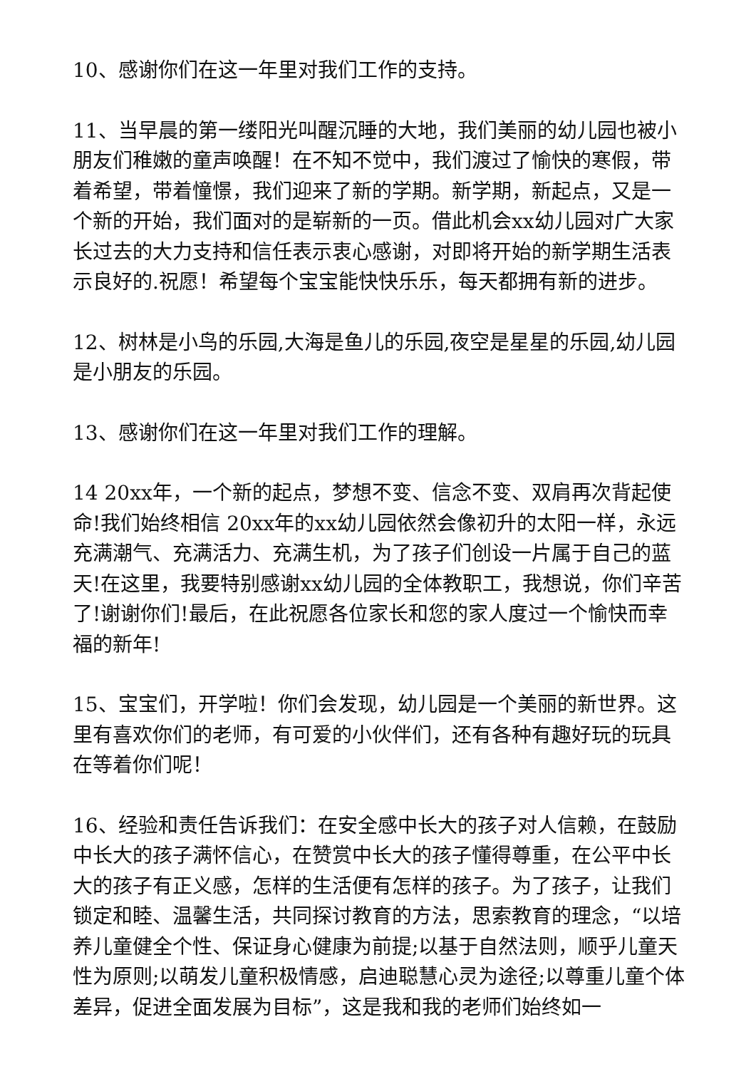10、感谢你们在这一年里对我们工作的支持。
11、当早晨的第一缕阳光叫醒沉睡的大地，我们美丽的幼儿园也被小朋友们稚嫩的童声唤醒！在不知不觉中，我们渡过了愉快的寒假，带着希望，带着憧憬，我们迎来了新的学期。新学期，新起点，又是一个新的开始，我们面对的是崭新的一页。借此机会xx幼儿园对广大家长过去的大力支持和信任表示衷心感谢，对即将开始的新学期生活表示良好的.祝愿！希望每个宝宝能快快乐乐，每天都拥有新的进步。
12、树林是小鸟的乐园,大海是鱼儿的乐园,夜空是星星的乐园,幼儿园是小朋友的乐园。
13、感谢你们在这一年里对我们工作的理解。
14 20xx年，一个新的起点，梦想不变、信念不变、双肩再次背起使命!我们始终相信 20xx年的xx幼儿园依然会像初升的太阳一样，永远充满潮气、充满活力、充满生机，为了孩子们创设一片属于自己的蓝天!在这里，我要特别感谢xx幼儿园的全体教职工，我想说，你们辛苦了!谢谢你们!最后，在此祝愿各位家长和您的家人度过一个愉快而幸福的新年!
15、宝宝们，开学啦！你们会发现，幼儿园是一个美丽的新世界。这里有喜欢你们的老师，有可爱的小伙伴们，还有各种有趣好玩的玩具在等着你们呢！
16、经验和责任告诉我们：在安全感中长大的孩子对人信赖，在鼓励中长大的孩子满怀信心，在赞赏中长大的孩子懂得尊重，在公平中长大的孩子有正义感，怎样的生活便有怎样的孩子。为了孩子，让我们锁定和睦、温馨生活，共同探讨教育的方法，思索教育的理念，“以培养儿童健全个性、保证身心健康为前提;以基于自然法则，顺乎儿童天性为原则;以萌发儿童积极情感，启迪聪慧心灵为途径;以尊重儿童个体差异，促进全面发展为目标”，这是我和我的老师们始终如一